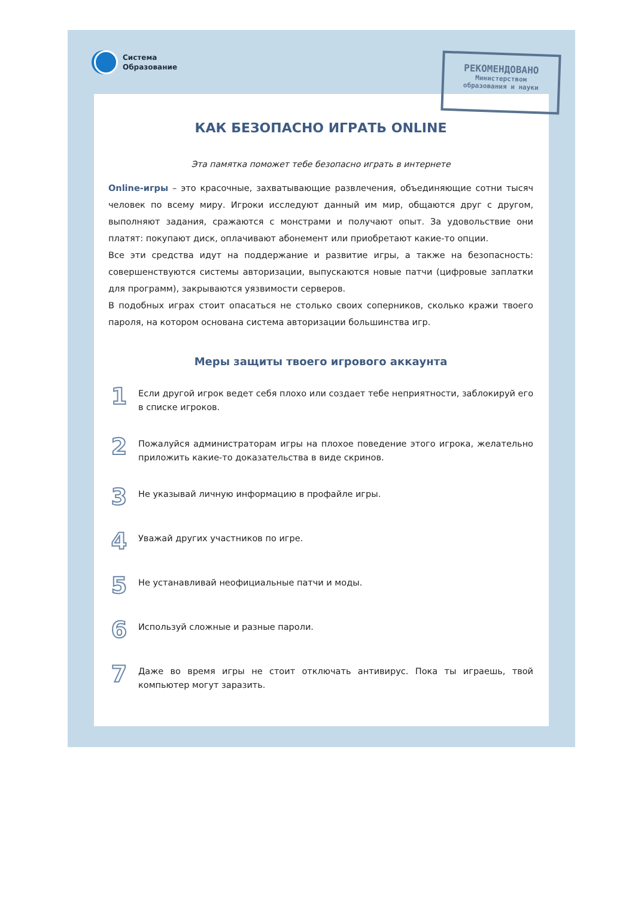Система
Образование
РЕКОМЕНДОВАНО
Министерством
образования и науки
КАК БЕЗОПАСНО ИГРАТЬ ONLINE
Эта памятка поможет тебе безопасно играть в интернете
Online-игры – это красочные, захватывающие развлечения, объединяющие сотни тысяч человек по всему миру. Игроки исследуют данный им мир, общаются друг с другом, выполняют задания, сражаются с монстрами и получают опыт. За удовольствие они платят: покупают диск, оплачивают абонемент или приобретают какие-то опции.
Все эти средства идут на поддержание и развитие игры, а также на безопасность: совершенствуются системы авторизации, выпускаются новые патчи (цифровые заплатки для программ), закрываются уязвимости серверов.
В подобных играх стоит опасаться не столько своих соперников, сколько кражи твоего пароля, на котором основана система авторизации большинства игр.
Меры защиты твоего игрового аккаунта
1
Если другой игрок ведет себя плохо или создает тебе неприятности, заблокируй его в списке игроков.
2
Пожалуйся администраторам игры на плохое поведение этого игрока, желательно приложить какие-то доказательства в виде скринов.
3
Не указывай личную информацию в профайле игры.
4
Уважай других участников по игре.
5
Не устанавливай неофициальные патчи и моды.
6
Используй сложные и разные пароли.
7
Даже во время игры не стоит отключать антивирус. Пока ты играешь, твой компьютер могут заразить.